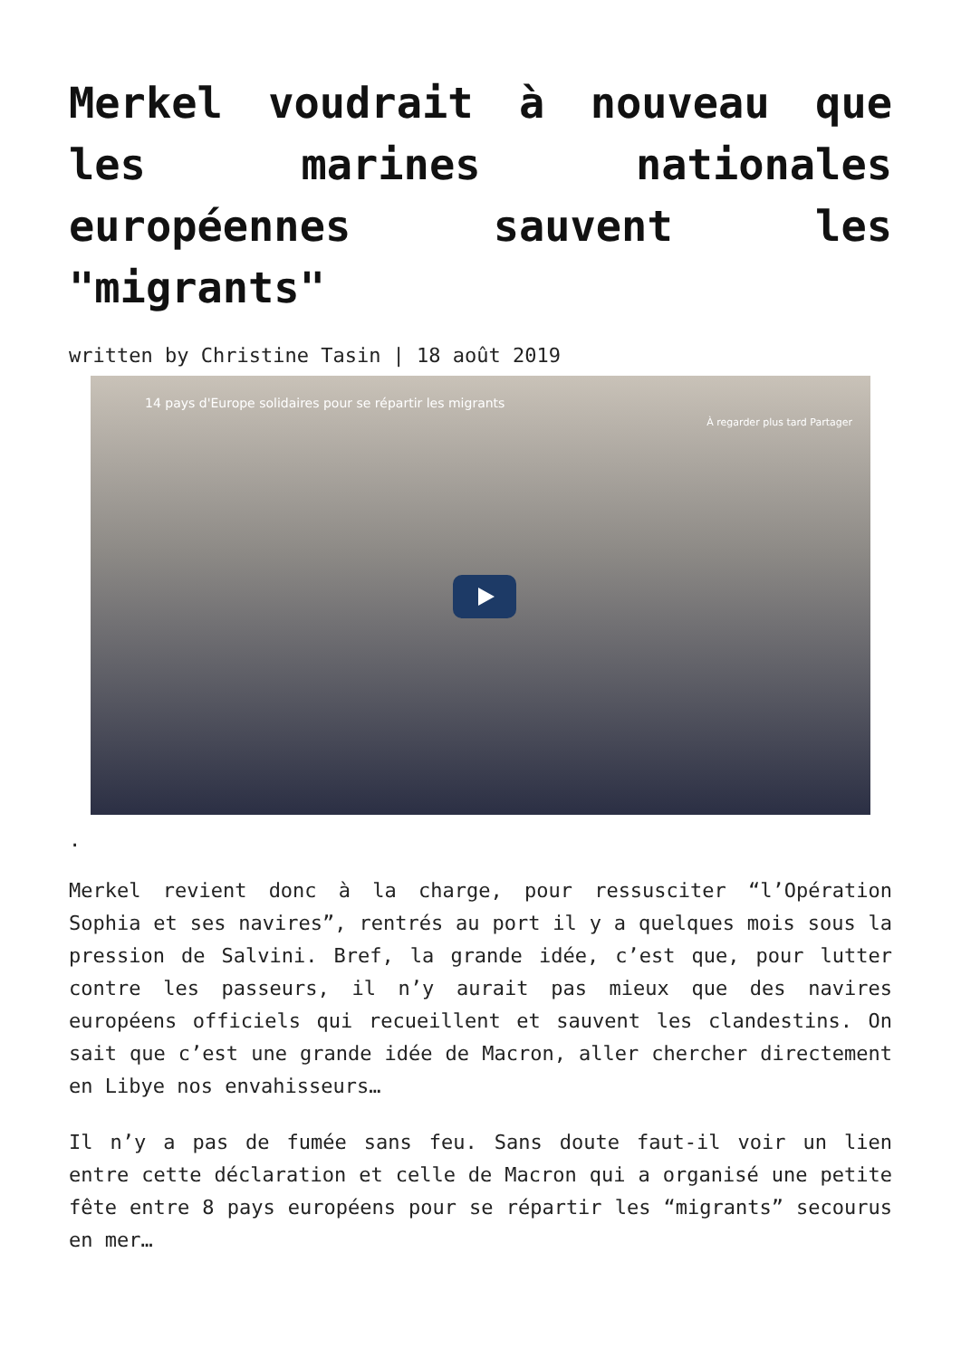Merkel voudrait à nouveau que les marines nationales européennes sauvent les "migrants"
written by Christine Tasin | 18 août 2019
14 pays d'Europe solidaires pour se répartir les migrants
À regarder plus tard Partager
.
Merkel revient donc à la charge, pour ressusciter “l’Opération Sophia et ses navires”, rentrés au port il y a quelques mois sous la pression de Salvini. Bref, la grande idée, c’est que, pour lutter contre les passeurs, il n’y aurait pas mieux que des navires européens officiels qui recueillent et sauvent les clandestins. On sait que c’est une grande idée de Macron, aller chercher directement en Libye nos envahisseurs…
Il n’y a pas de fumée sans feu. Sans doute faut-il voir un lien entre cette déclaration et celle de Macron qui a organisé une petite fête entre 8 pays européens pour se répartir les “migrants” secourus en mer…